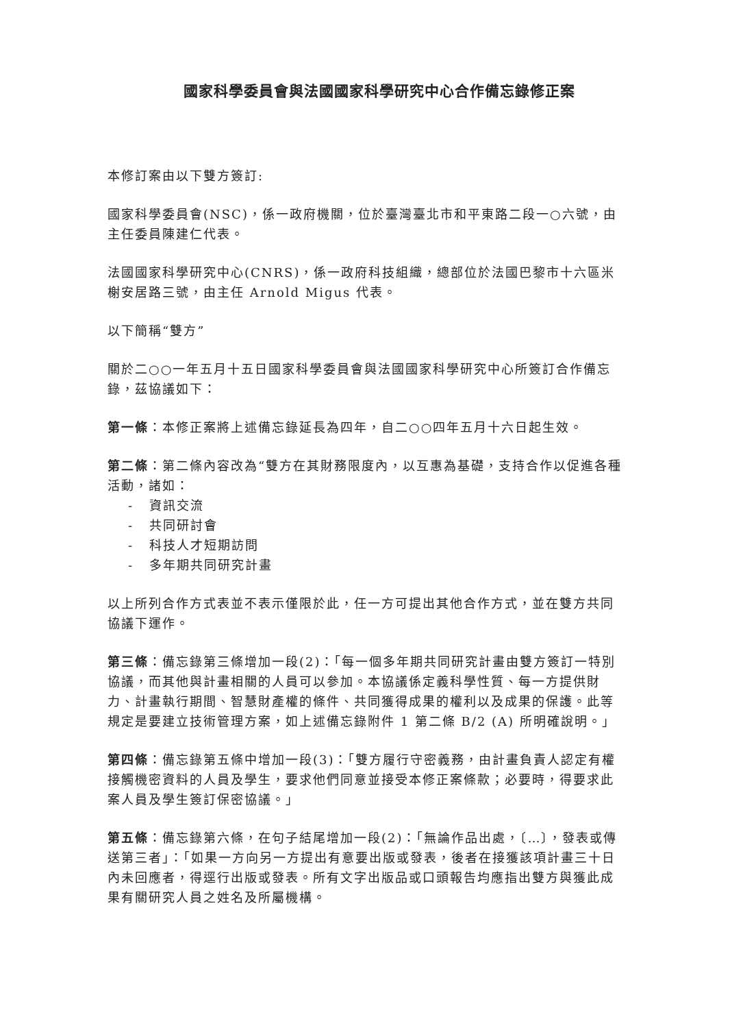國家科學委員會與法國國家科學研究中心合作備忘錄修正案
本修訂案由以下雙方簽訂:
國家科學委員會(NSC)，係一政府機關，位於臺灣臺北市和平東路二段一○六號，由主任委員陳建仁代表。
法國國家科學研究中心(CNRS)，係一政府科技組織，總部位於法國巴黎市十六區米榭安居路三號，由主任 Arnold Migus 代表。
以下簡稱“雙方”
關於二○○一年五月十五日國家科學委員會與法國國家科學研究中心所簽訂合作備忘錄，茲協議如下：
第一條：本修正案將上述備忘錄延長為四年，自二○○四年五月十六日起生效。
第二條：第二條內容改為“雙方在其財務限度內，以互惠為基礎，支持合作以促進各種活動，諸如：
- 資訊交流
- 共同研討會
- 科技人才短期訪問
- 多年期共同研究計畫
以上所列合作方式表並不表示僅限於此，任一方可提出其他合作方式，並在雙方共同協議下運作。
第三條：備忘錄第三條增加一段(2)：「每一個多年期共同研究計畫由雙方簽訂一特別協議，而其他與計畫相關的人員可以參加。本協議係定義科學性質、每一方提供財力、計畫執行期間、智慧財產權的條件、共同獲得成果的權利以及成果的保護。此等規定是要建立技術管理方案，如上述備忘錄附件 1 第二條 B/2 (A) 所明確說明。」
第四條：備忘錄第五條中增加一段(3)：「雙方履行守密義務，由計畫負責人認定有權接觸機密資料的人員及學生，要求他們同意並接受本修正案條款；必要時，得要求此案人員及學生簽訂保密協議。」
第五條：備忘錄第六條，在句子結尾增加一段(2)：「無論作品出處，〔…〕，發表或傳送第三者」：「如果一方向另一方提出有意要出版或發表，後者在接獲該項計畫三十日內未回應者，得逕行出版或發表。所有文字出版品或口頭報告均應指出雙方與獲此成果有關研究人員之姓名及所屬機構。